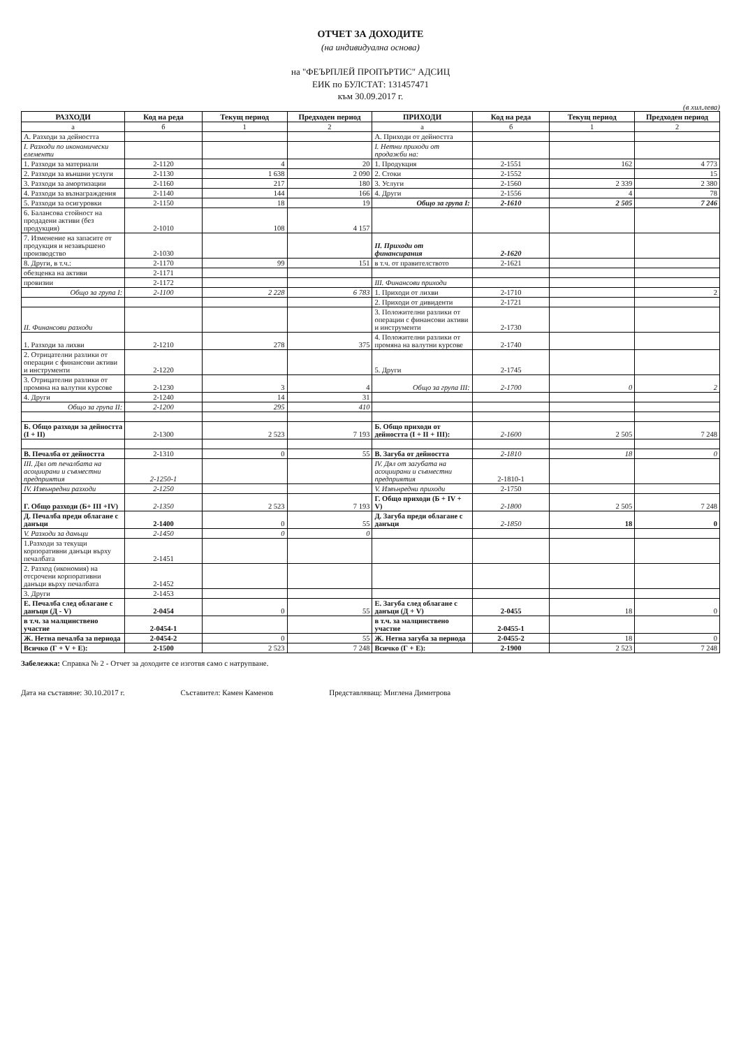ОТЧЕТ ЗА ДОХОДИТЕ
(на индивидуална основа)
на "ФЕЪРПЛЕЙ ПРОПЪРТИС" АДСИЦ
ЕИК по БУЛСТАТ: 131457471
към 30.09.2017 г.
(в хил.лева)
| РАЗХОДИ | Код на реда | Текущ период | Предходен период | ПРИХОДИ | Код на реда | Текущ период | Предходен период |
| --- | --- | --- | --- | --- | --- | --- | --- |
| а | б | 1 | 2 | а | б | 1 | 2 |
| А. Разходи за дейността | | | | А. Приходи от дейността | | | |
| I. Разходи по икономически елементи | | | | I. Нетни приходи от продажби на: | | | |
| 1. Разходи за материали | 2-1120 | 4 | 20 | 1. Продукция | 2-1551 | 162 | 4 773 |
| 2. Разходи за външни услуги | 2-1130 | 1 638 | 2 090 | 2. Стоки | 2-1552 | | 15 |
| 3. Разходи за амортизации | 2-1160 | 217 | 180 | 3. Услуги | 2-1560 | 2 339 | 2 380 |
| 4. Разходи за възнаграждения | 2-1140 | 144 | 166 | 4. Други | 2-1556 | 4 | 78 |
| 5. Разходи за осигуровки | 2-1150 | 18 | 19 | Общо за група I: | 2-1610 | 2 505 | 7 246 |
| 6. Балансова стойност на продадени активи (без продукция) | 2-1010 | 108 | 4 157 | | | | |
| 7. Изменение на запасите от продукция и незавършено производство | 2-1030 | | | II. Приходи от финансирания | 2-1620 | | |
| 8. Други, в т.ч.: | 2-1170 | 99 | 151 | в т.ч. от правителството | 2-1621 | | |
| обезценка на активи | 2-1171 | | | | | | |
| провизии | 2-1172 | | | III. Финансови приходи | | | |
| Общо за група I: | 2-1100 | 2 228 | 6 783 | 1. Приходи от лихви | 2-1710 | | 2 |
| | | | | 2. Приходи от дивиденти | 2-1721 | | |
| II. Финансови разходи | | | | 3. Положителни разлики от операции с финансови активи и инструменти | 2-1730 | | |
| 1. Разходи за лихви | 2-1210 | 278 | 375 | 4. Положителни разлики от промяна на валутни курсове | 2-1740 | | |
| 2. Отрицателни разлики от операции с финансови активи и инструменти | 2-1220 | | | 5. Други | 2-1745 | | |
| 3. Отрицателни разлики от промяна на валутни курсове | 2-1230 | 3 | 4 | Общо за група III: | 2-1700 | 0 | 2 |
| 4. Други | 2-1240 | 14 | 31 | | | | |
| Общо за група II: | 2-1200 | 295 | 410 | | | | |
| Б. Общо разходи за дейността (I + II) | 2-1300 | 2 523 | 7 193 | Б. Общо приходи от дейността (I + II + III): | 2-1600 | 2 505 | 7 248 |
| В. Печалба от дейността | 2-1310 | 0 | 55 | В. Загуба от дейността | 2-1810 | 18 | 0 |
| III. Дял от печалбата на асоциирани и съвместни предприятия | 2-1250-1 | | | IV. Дял от загубата на асоциирани и съвместни предприятия | 2-1810-1 | | |
| IV. Извънредни разходи | 2-1250 | | | V. Извънредни приходи | 2-1750 | | |
| Г. Общо разходи (Б+ III +IV) | 2-1350 | 2 523 | 7 193 | Г. Общо приходи (Б + IV + V) | 2-1800 | 2 505 | 7 248 |
| Д. Печалба преди облагане с данъци | 2-1400 | 0 | 55 | Д. Загуба преди облагане с данъци | 2-1850 | 18 | 0 |
| V. Разходи за данъци | 2-1450 | 0 | 0 | | | | |
| 1.Разходи за текущи корпоративни данъци върху печалбата | 2-1451 | | | | | | |
| 2. Разход (икономия) на отсрочени корпоративни данъци върху печалбата | 2-1452 | | | | | | |
| 3. Други | 2-1453 | | | | | | |
| Е. Печалба след облагане с данъци (Д - V) | 2-0454 | 0 | 55 | Е. Загуба след облагане с данъци (Д + V) | 2-0455 | 18 | 0 |
| в т.ч. за малцинствено участие | 2-0454-1 | | | в т.ч. за малцинствено участие | 2-0455-1 | | |
| Ж. Нетна печалба за периода | 2-0454-2 | 0 | 55 | Ж. Нетна загуба за периода | 2-0455-2 | 18 | 0 |
| Всичко (Г + V + Е): | 2-1500 | 2 523 | 7 248 | Всичко (Г + Е): | 2-1900 | 2 523 | 7 248 |
Забележка: Справка № 2 - Отчет за доходите се изготвя само с натрупване.
Дата на съставяне: 30.10.2017 г. Съставител: Камен Каменов Представляващ: Миглена Димитрова